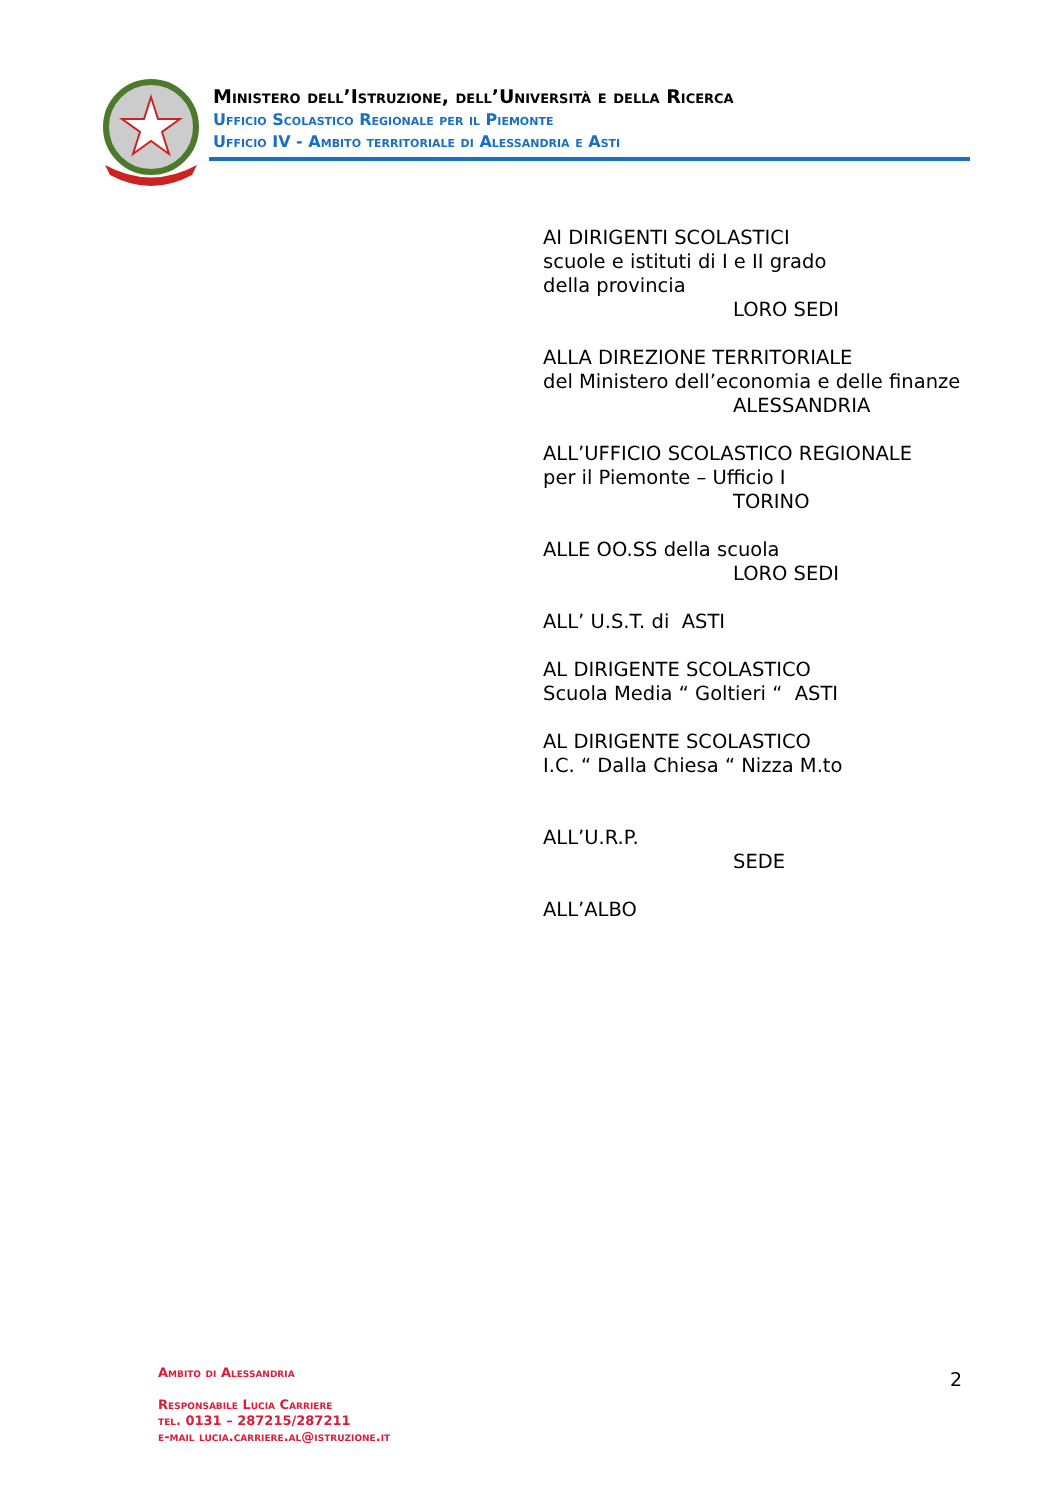Ministero dell’Istruzione, dell’Università e della Ricerca
Ufficio Scolastico Regionale per il Piemonte
Ufficio IV - Ambito territoriale di Alessandria e Asti
AI DIRIGENTI SCOLASTICI
scuole e istituti di I e II grado
della provincia
LORO SEDI
ALLA DIREZIONE TERRITORIALE
del Ministero dell’economia e delle finanze
ALESSANDRIA
ALL’UFFICIO SCOLASTICO REGIONALE
per il Piemonte – Ufficio I
TORINO
ALLE OO.SS della scuola
LORO SEDI
ALL’ U.S.T. di ASTI
AL DIRIGENTE SCOLASTICO
Scuola Media “ Goltieri “ ASTI
AL DIRIGENTE SCOLASTICO
I.C. “ Dalla Chiesa “ Nizza M.to
ALL’U.R.P.
SEDE
ALL’ALBO
Ambito di Alessandria
Responsabile Lucia Carriere
tel. 0131 – 287215/287211
e-mail lucia.carriere.al@istruzione.it
2